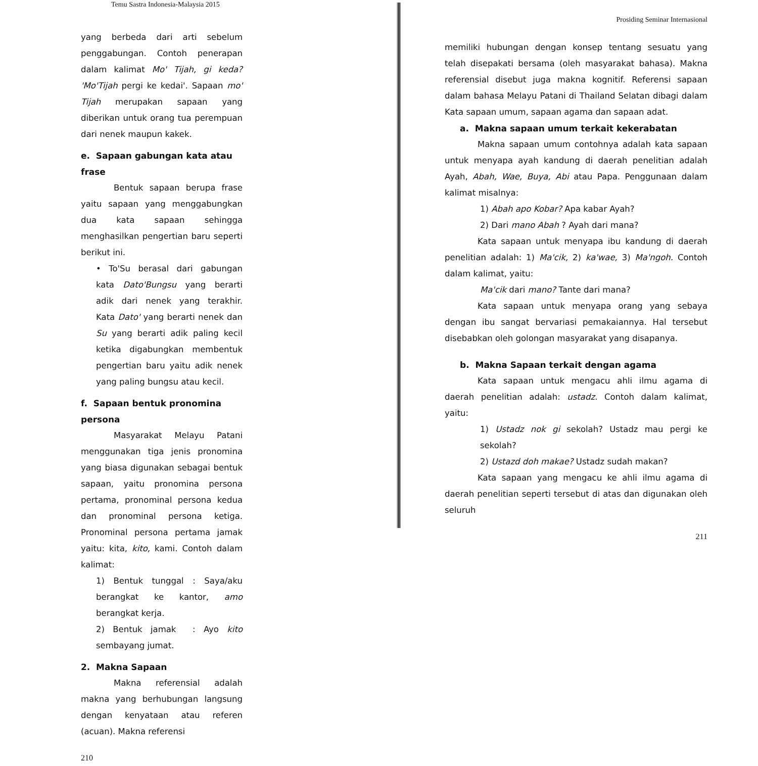Temu Sastra Indonesia-Malaysia 2015
yang berbeda dari arti sebelum penggabungan. Contoh penerapan dalam kalimat Mo' Tijah, gi keda? 'Mo'Tijah pergi ke kedai'. Sapaan mo' Tijah merupakan sapaan yang diberikan untuk orang tua perempuan dari nenek maupun kakek.
e. Sapaan gabungan kata atau frase
Bentuk sapaan berupa frase yaitu sapaan yang menggabungkan dua kata sapaan sehingga menghasilkan pengertian baru seperti berikut ini.
• To'Su berasal dari gabungan kata Dato'Bungsu yang berarti adik dari nenek yang terakhir. Kata Dato' yang berarti nenek dan Su yang berarti adik paling kecil ketika digabungkan membentuk pengertian baru yaitu adik nenek yang paling bungsu atau kecil.
f. Sapaan bentuk pronomina persona
Masyarakat Melayu Patani menggunakan tiga jenis pronomina yang biasa digunakan sebagai bentuk sapaan, yaitu pronomina persona pertama, pronominal persona kedua dan pronominal persona ketiga. Pronominal persona pertama jamak yaitu: kita, kito, kami. Contoh dalam kalimat:
1) Bentuk tunggal : Saya/aku berangkat ke kantor, amo berangkat kerja.
2) Bentuk jamak : Ayo kito sembayang jumat.
2. Makna Sapaan
Makna referensial adalah makna yang berhubungan langsung dengan kenyataan atau referen (acuan). Makna referensi
210
Prosiding Seminar Internasional
memiliki hubungan dengan konsep tentang sesuatu yang telah disepakati bersama (oleh masyarakat bahasa). Makna referensial disebut juga makna kognitif. Referensi sapaan dalam bahasa Melayu Patani di Thailand Selatan dibagi dalam Kata sapaan umum, sapaan agama dan sapaan adat.
a. Makna sapaan umum terkait kekerabatan
Makna sapaan umum contohnya adalah kata sapaan untuk menyapa ayah kandung di daerah penelitian adalah Ayah, Abah, Wae, Buya, Abi atau Papa. Penggunaan dalam kalimat misalnya:
1) Abah apo Kobar? Apa kabar Ayah?
2) Dari mano Abah ? Ayah dari mana?
Kata sapaan untuk menyapa ibu kandung di daerah penelitian adalah: 1) Ma'cik, 2) ka'wae, 3) Ma'ngoh. Contoh dalam kalimat, yaitu:
Ma'cik dari mano? Tante dari mana?
Kata sapaan untuk menyapa orang yang sebaya dengan ibu sangat bervariasi pemakaiannya. Hal tersebut disebabkan oleh golongan masyarakat yang disapanya.
b. Makna Sapaan terkait dengan agama
Kata sapaan untuk mengacu ahli ilmu agama di daerah penelitian adalah: ustadz. Contoh dalam kalimat, yaitu:
1) Ustadz nok gi sekolah? Ustadz mau pergi ke sekolah?
2) Ustazd doh makae? Ustadz sudah makan?
Kata sapaan yang mengacu ke ahli ilmu agama di daerah penelitian seperti tersebut di atas dan digunakan oleh seluruh
211